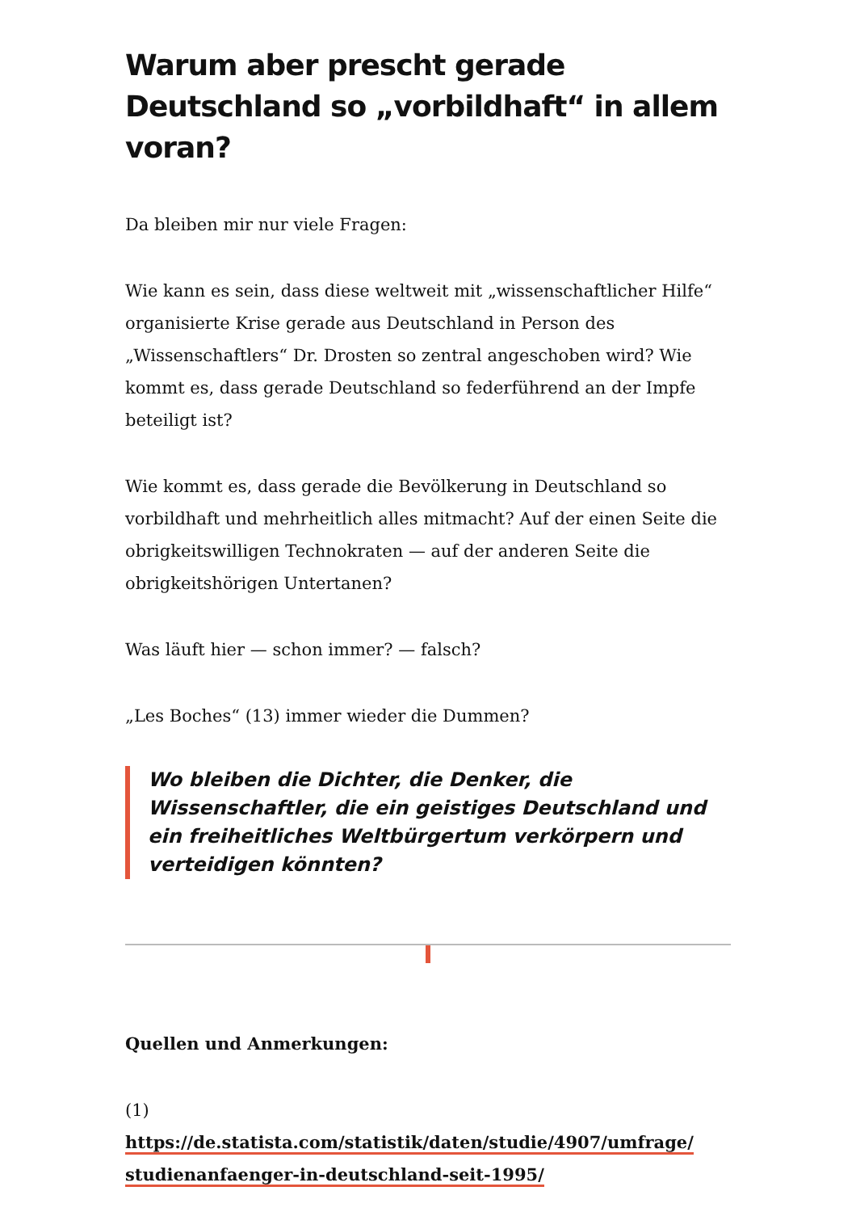Warum aber prescht gerade Deutschland so „vorbildhaft“ in allem voran?
Da bleiben mir nur viele Fragen:
Wie kann es sein, dass diese weltweit mit „wissenschaftlicher Hilfe“ organisierte Krise gerade aus Deutschland in Person des „Wissenschaftlers“ Dr. Drosten so zentral angeschoben wird? Wie kommt es, dass gerade Deutschland so federführend an der Impfe beteiligt ist?
Wie kommt es, dass gerade die Bevölkerung in Deutschland so vorbildhaft und mehrheitlich alles mitmacht? Auf der einen Seite die obrigkeitswilligen Technokraten — auf der anderen Seite die obrigkeitshörigen Untertanen?
Was läuft hier — schon immer? — falsch?
„Les Boches“ (13) immer wieder die Dummen?
Wo bleiben die Dichter, die Denker, die Wissenschaftler, die ein geistiges Deutschland und ein freiheitliches Weltbürgertum verkörpern und verteidigen könnten?
Quellen und Anmerkungen:
(1)
https://de.statista.com/statistik/daten/studie/4907/umfrage/ studienanfaenger-in-deutschland-seit-1995/